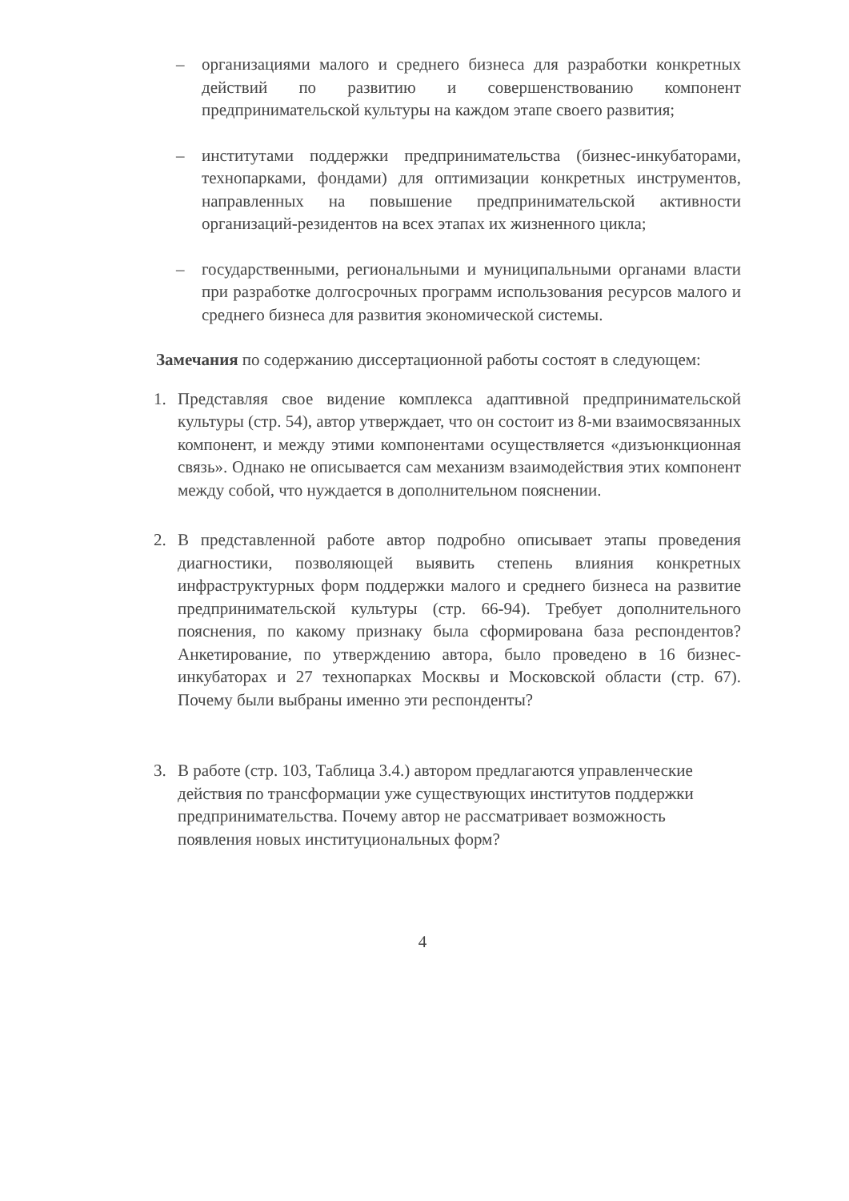– организациями малого и среднего бизнеса для разработки конкретных действий по развитию и совершенствованию компонент предпринимательской культуры на каждом этапе своего развития;
– институтами поддержки предпринимательства (бизнес-инкубаторами, технопарками, фондами) для оптимизации конкретных инструментов, направленных на повышение предпринимательской активности организаций-резидентов на всех этапах их жизненного цикла;
– государственными, региональными и муниципальными органами власти при разработке долгосрочных программ использования ресурсов малого и среднего бизнеса для развития экономической системы.
Замечания по содержанию диссертационной работы состоят в следующем:
1. Представляя свое видение комплекса адаптивной предпринимательской культуры (стр. 54), автор утверждает, что он состоит из 8-ми взаимосвязанных компонент, и между этими компонентами осуществляется «дизъюнкционная связь». Однако не описывается сам механизм взаимодействия этих компонент между собой, что нуждается в дополнительном пояснении.
2. В представленной работе автор подробно описывает этапы проведения диагностики, позволяющей выявить степень влияния конкретных инфраструктурных форм поддержки малого и среднего бизнеса на развитие предпринимательской культуры (стр. 66-94). Требует дополнительного пояснения, по какому признаку была сформирована база респондентов? Анкетирование, по утверждению автора, было проведено в 16 бизнес-инкубаторах и 27 технопарках Москвы и Московской области (стр. 67). Почему были выбраны именно эти респонденты?
3. В работе (стр. 103, Таблица 3.4.) автором предлагаются управленческие действия по трансформации уже существующих институтов поддержки предпринимательства. Почему автор не рассматривает возможность появления новых институциональных форм?
4